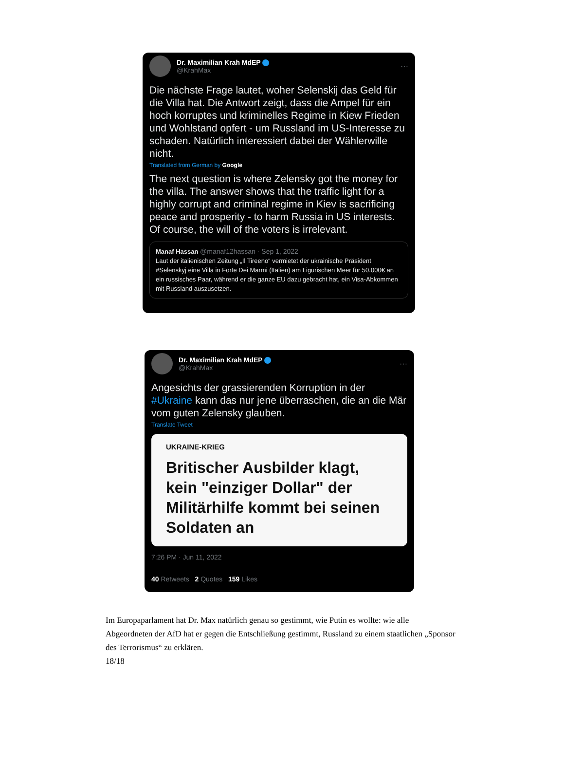Dr. Maximilian Krah MdEP
@KrahMax
···
Die nächste Frage lautet, woher Selenskij das Geld für die Villa hat. Die Antwort zeigt, dass die Ampel für ein hoch korruptes und kriminelles Regime in Kiew Frieden und Wohlstand opfert - um Russland im US-Interesse zu schaden. Natürlich interessiert dabei der Wählerwille nicht.
Translated from German by Google
The next question is where Zelensky got the money for the villa. The answer shows that the traffic light for a highly corrupt and criminal regime in Kiev is sacrificing peace and prosperity - to harm Russia in US interests. Of course, the will of the voters is irrelevant.
Manaf Hassan @manaf12hassan · Sep 1, 2022
Laut der italienischen Zeitung „Il Tireeno“ vermietet der ukrainische Präsident #Selenskyj eine Villa in Forte Dei Marmi (Italien) am Ligurischen Meer für 50.000€ an ein russisches Paar, während er die ganze EU dazu gebracht hat, ein Visa-Abkommen mit Russland auszusetzen.
Dr. Maximilian Krah MdEP
@KrahMax
···
Angesichts der grassierenden Korruption in der #Ukraine kann das nur jene überraschen, die an die Mär vom guten Zelensky glauben.
Translate Tweet
UKRAINE-KRIEG
Britischer Ausbilder klagt, kein "einziger Dollar" der Militärhil­fe kommt bei seinen Soldaten an
7:26 PM · Jun 11, 2022
40 Retweets 2 Quotes 159 Likes
Im Europaparlament hat Dr. Max natürlich genau so gestimmt, wie Putin es wollte: wie alle Abgeordneten der AfD hat er gegen die Entschließung gestimmt, Russland zu einem staatlichen „Sponsor des Terrorismus“ zu erklären.
18/18